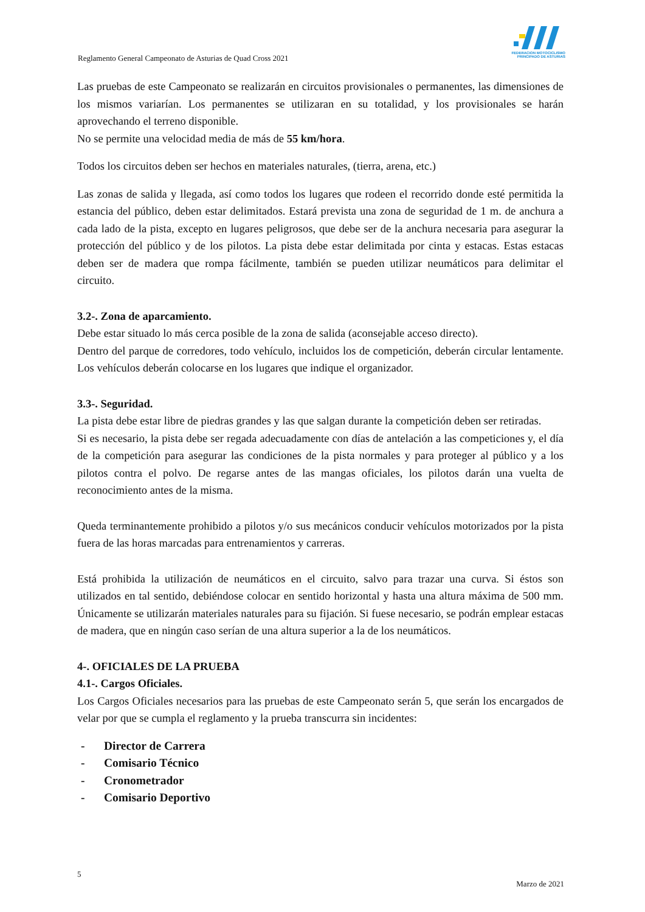FEDERACION MOTOCICLISMO
PRINCIPADO DE ASTURIAS
Reglamento General Campeonato de Asturias de Quad Cross 2021
Las pruebas de este Campeonato se realizarán en circuitos provisionales o permanentes, las dimensiones de los mismos variarían. Los permanentes se utilizaran en su totalidad, y los provisionales se harán aprovechando el terreno disponible.
No se permite una velocidad media de más de 55 km/hora.
Todos los circuitos deben ser hechos en materiales naturales, (tierra, arena, etc.)
Las zonas de salida y llegada, así como todos los lugares que rodeen el recorrido donde esté permitida la estancia del público, deben estar delimitados. Estará prevista una zona de seguridad de 1 m. de anchura a cada lado de la pista, excepto en lugares peligrosos, que debe ser de la anchura necesaria para asegurar la protección del público y de los pilotos. La pista debe estar delimitada por cinta y estacas. Estas estacas deben ser de madera que rompa fácilmente, también se pueden utilizar neumáticos para delimitar el circuito.
3.2-. Zona de aparcamiento.
Debe estar situado lo más cerca posible de la zona de salida (aconsejable acceso directo).
Dentro del parque de corredores, todo vehículo, incluidos los de competición, deberán circular lentamente. Los vehículos deberán colocarse en los lugares que indique el organizador.
3.3-. Seguridad.
La pista debe estar libre de piedras grandes y las que salgan durante la competición deben ser retiradas.
Si es necesario, la pista debe ser regada adecuadamente con días de antelación a las competiciones y, el día de la competición para asegurar las condiciones de la pista normales y para proteger al público y a los pilotos contra el polvo. De regarse antes de las mangas oficiales, los pilotos darán una vuelta de reconocimiento antes de la misma.
Queda terminantemente prohibido a pilotos y/o sus mecánicos conducir vehículos motorizados por la pista fuera de las horas marcadas para entrenamientos y carreras.
Está prohibida la utilización de neumáticos en el circuito, salvo para trazar una curva. Si éstos son utilizados en tal sentido, debiéndose colocar en sentido horizontal y hasta una altura máxima de 500 mm. Únicamente se utilizarán materiales naturales para su fijación. Si fuese necesario, se podrán emplear estacas de madera, que en ningún caso serían de una altura superior a la de los neumáticos.
4-. OFICIALES DE LA PRUEBA
4.1-. Cargos Oficiales.
Los Cargos Oficiales necesarios para las pruebas de este Campeonato serán 5, que serán los encargados de velar por que se cumpla el reglamento y la prueba transcurra sin incidentes:
- Director de Carrera
- Comisario Técnico
- Cronometrador
- Comisario Deportivo
5
Marzo de 2021